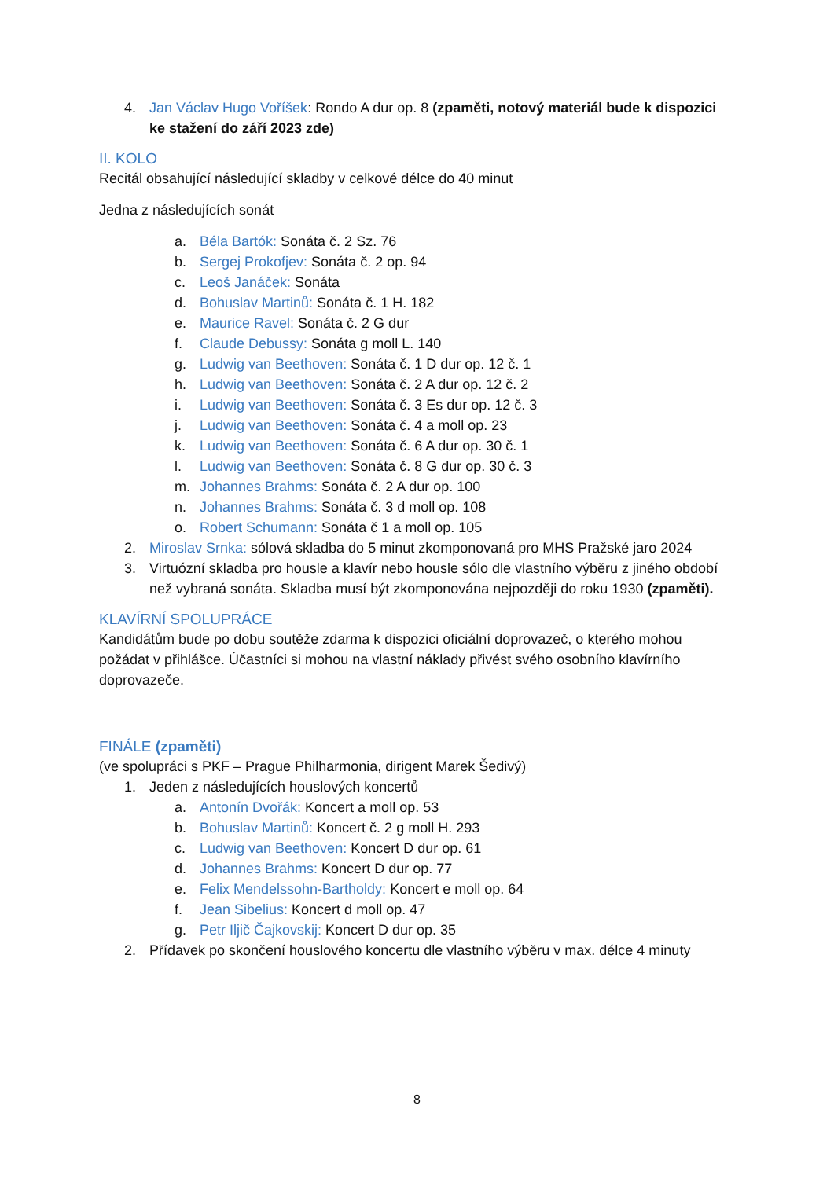4. Jan Václav Hugo Voříšek: Rondo A dur op. 8 (zpaměti, notový materiál bude k dispozici ke stažení do září 2023 zde)
II. KOLO
Recitál obsahující následující skladby v celkové délce do 40 minut
Jedna z následujících sonát
a. Béla Bartók: Sonáta č. 2 Sz. 76
b. Sergej Prokofjev: Sonáta č. 2 op. 94
c. Leoš Janáček: Sonáta
d. Bohuslav Martinů: Sonáta č. 1 H. 182
e. Maurice Ravel: Sonáta č. 2 G dur
f. Claude Debussy: Sonáta g moll L. 140
g. Ludwig van Beethoven: Sonáta č. 1 D dur op. 12 č. 1
h. Ludwig van Beethoven: Sonáta č. 2 A dur op. 12 č. 2
i. Ludwig van Beethoven: Sonáta č. 3 Es dur op. 12 č. 3
j. Ludwig van Beethoven: Sonáta č. 4 a moll op. 23
k. Ludwig van Beethoven: Sonáta č. 6 A dur op. 30 č. 1
l. Ludwig van Beethoven: Sonáta č. 8 G dur op. 30 č. 3
m. Johannes Brahms: Sonáta č. 2 A dur op. 100
n. Johannes Brahms: Sonáta č. 3 d moll op. 108
o. Robert Schumann: Sonáta č 1 a moll op. 105
2. Miroslav Srnka: sólová skladba do 5 minut zkomponovaná pro MHS Pražské jaro 2024
3. Virtuózní skladba pro housle a klavír nebo housle sólo dle vlastního výběru z jiného období než vybraná sonáta. Skladba musí být zkomponována nejpozději do roku 1930 (zpaměti).
KLAVÍRNÍ SPOLUPRÁCE
Kandidátům bude po dobu soutěže zdarma k dispozici oficiální doprovazeč, o kterého mohou požádat v přihlášce. Účastníci si mohou na vlastní náklady přivést svého osobního klavírního doprovazeče.
FINÁLE (zpaměti)
(ve spolupráci s PKF – Prague Philharmonia, dirigent Marek Šedivý)
1. Jeden z následujících houslových koncertů
a. Antonín Dvořák: Koncert a moll op. 53
b. Bohuslav Martinů: Koncert č. 2 g moll H. 293
c. Ludwig van Beethoven: Koncert D dur op. 61
d. Johannes Brahms: Koncert D dur op. 77
e. Felix Mendelssohn-Bartholdy: Koncert e moll op. 64
f. Jean Sibelius: Koncert d moll op. 47
g. Petr Iljič Čajkovskij: Koncert D dur op. 35
2. Přídavek po skončení houslového koncertu dle vlastního výběru v max. délce 4 minuty
8